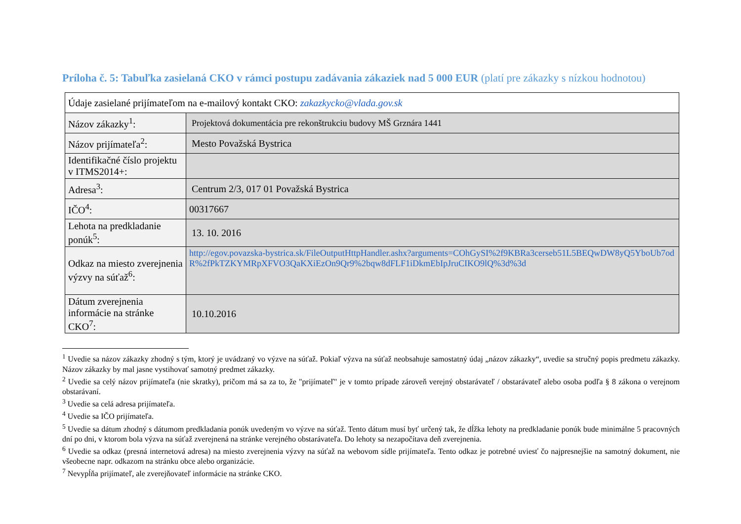Príloha č. 5: Tabuľka zasielaná CKO v rámci postupu zadávania zákaziek nad 5 000 EUR (platí pre zákazky s nízkou hodnotou)
| Údaje zasielané prijímateľom na e-mailový kontakt CKO: zakazkycko@vlada.gov.sk | |
| Názov zákazky<sup>1</sup>: | Projektová dokumentácia pre rekonštrukciu budovy MŠ Grznára 1441 |
| Názov prijímateľa<sup>2</sup>: | Mesto Považská Bystrica |
| Identifikačné číslo projektu v ITMS2014+: | |
| Adresa<sup>3</sup>: | Centrum 2/3, 017 01 Považská Bystrica |
| IČO<sup>4</sup>: | 00317667 |
| Lehota na predkladanie ponúk<sup>5</sup>: | 13. 10. 2016 |
| Odkaz na miesto zverejnenia výzvy na súťaž<sup>6</sup>: | http://egov.povazska-bystrica.sk/FileOutputHttpHandler.ashx?arguments=COhGySI%2f9KBRa3cerseb51L5BEQwDW8yQ5YboUb7odR%2fPkTZKYMRpXFVO3QaKXiEzOn9Qr9%2bqw8dFLF1iDkmEbIpJruCIKO9lQ%3d%3d |
| Dátum zverejnenia informácie na stránke CKO<sup>7</sup>: | 10.10.2016 |
<sup>1</sup> Uvedie sa názov zákazky zhodný s tým, ktorý je uvádzaný vo výzve na súťaž. Pokiaľ výzva na súťaž neobsahuje samostatný údaj „názov zákazky“, uvedie sa stručný popis predmetu zákazky. Názov zákazky by mal jasne vystihovať samotný predmet zákazky.
<sup>2</sup> Uvedie sa celý názov prijímateľa (nie skratky), pričom má sa za to, že "prijímateľ" je v tomto prípade zároveň verejný obstarávateľ / obstarávateľ alebo osoba podľa § 8 zákona o verejnom obstarávaní.
<sup>3</sup> Uvedie sa celá adresa prijímateľa.
<sup>4</sup> Uvedie sa IČO prijímateľa.
<sup>5</sup> Uvedie sa dátum zhodný s dátumom predkladania ponúk uvedeným vo výzve na súťaž. Tento dátum musí byť určený tak, že dĺžka lehoty na predkladanie ponúk bude minimálne 5 pracovných dní po dni, v ktorom bola výzva na súťaž zverejnená na stránke verejného obstarávateľa. Do lehoty sa nezapočítava deň zverejnenia.
<sup>6</sup> Uvedie sa odkaz (presná internetová adresa) na miesto zverejnenia výzvy na súťaž na webovom sídle prijímateľa. Tento odkaz je potrebné uviesť čo najpresnejšie na samotný dokument, nie všeobecne napr. odkazom na stránku obce alebo organizácie.
<sup>7</sup> Nevypĺňa prijímateľ, ale zverejňovateľ informácie na stránke CKO.